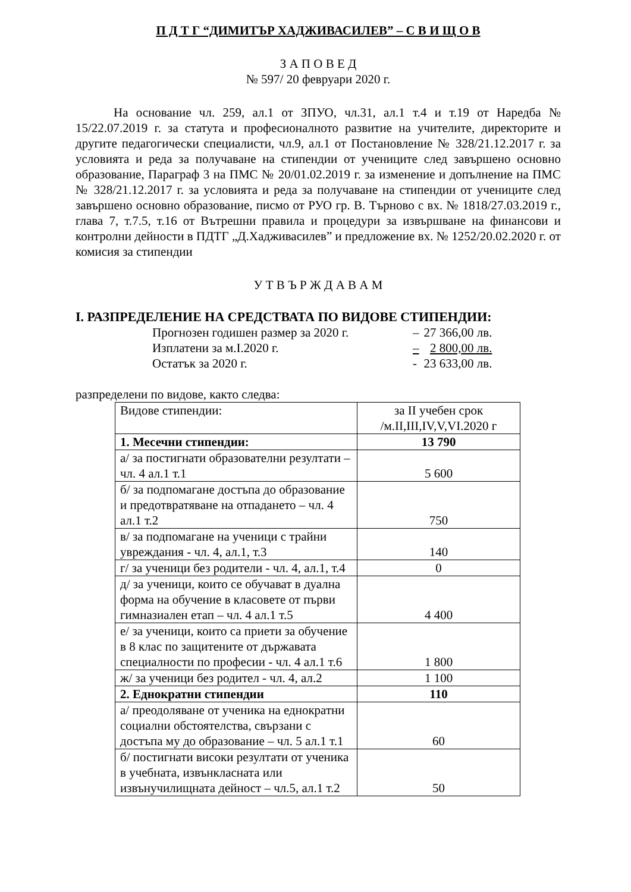П Д Т Г “ДИМИТЪР ХАДЖИВАСИЛЕВ” – С В И Щ О В
З А П О В Е Д
№ 597/ 20 февруари 2020 г.
На основание чл. 259, ал.1 от ЗПУО, чл.31, ал.1 т.4 и т.19 от Наредба № 15/22.07.2019 г. за статута и професионалното развитие на учителите, директорите и другите педагогически специалисти, чл.9, ал.1 от Постановление № 328/21.12.2017 г. за условията и реда за получаване на стипендии от учениците след завършено основно образование, Параграф 3 на ПМС № 20/01.02.2019 г. за изменение и допълнение на ПМС № 328/21.12.2017 г. за условията и реда за получаване на стипендии от учениците след завършено основно образование, писмо от РУО гр. В. Търново с вх. № 1818/27.03.2019 г., глава 7, т.7.5, т.16 от Вътрешни правила и процедури за извършване на финансови и контролни дейности в ПДТГ „Д.Хадживасилев” и предложение вх. № 1252/20.02.2020 г. от комисия за стипендии
У Т В Ъ Р Ж Д А В А М
I. РАЗПРЕДЕЛЕНИЕ НА СРЕДСТВАТА ПО ВИДОВЕ СТИПЕНДИИ:
| Прогнозен годишен размер за 2020 г. | – | 27 366,00 лв. |
| Изплатени за м.I.2020 г. | – | 2 800,00 лв. |
| Остатък за 2020 г. | - | 23 633,00 лв. |
разпределени по видове, както следва:
| Видове стипендии: | за II учебен срок /м.II,III,IV,V,VI.2020 г |
| 1. Месечни стипендии: | 13 790 |
| а/ за постигнати образователни резултати – чл. 4 ал.1 т.1 | 5 600 |
| б/ за подпомагане достъпа до образование и предотвратяване на отпадането – чл. 4 ал.1 т.2 | 750 |
| в/ за подпомагане на ученици с трайни увреждания - чл. 4, ал.1, т.3 | 140 |
| г/ за ученици без родители - чл. 4, ал.1, т.4 | 0 |
| д/ за ученици, които се обучават в дуална форма на обучение в класовете от първи гимназиален етап – чл. 4 ал.1 т.5 | 4 400 |
| е/ за ученици, които са приети за обучение в 8 клас по защитените от държавата специалности по професии - чл. 4 ал.1 т.6 | 1 800 |
| ж/ за ученици без родител - чл. 4, ал.2 | 1 100 |
| 2. Еднократни стипендии | 110 |
| а/ преодоляване от ученика на еднократни социални обстоятелства, свързани с достъпа му до образование – чл. 5 ал.1 т.1 | 60 |
| б/ постигнати високи резултати от ученика в учебната, извънкласната или извънучилищната дейност – чл.5, ал.1 т.2 | 50 |